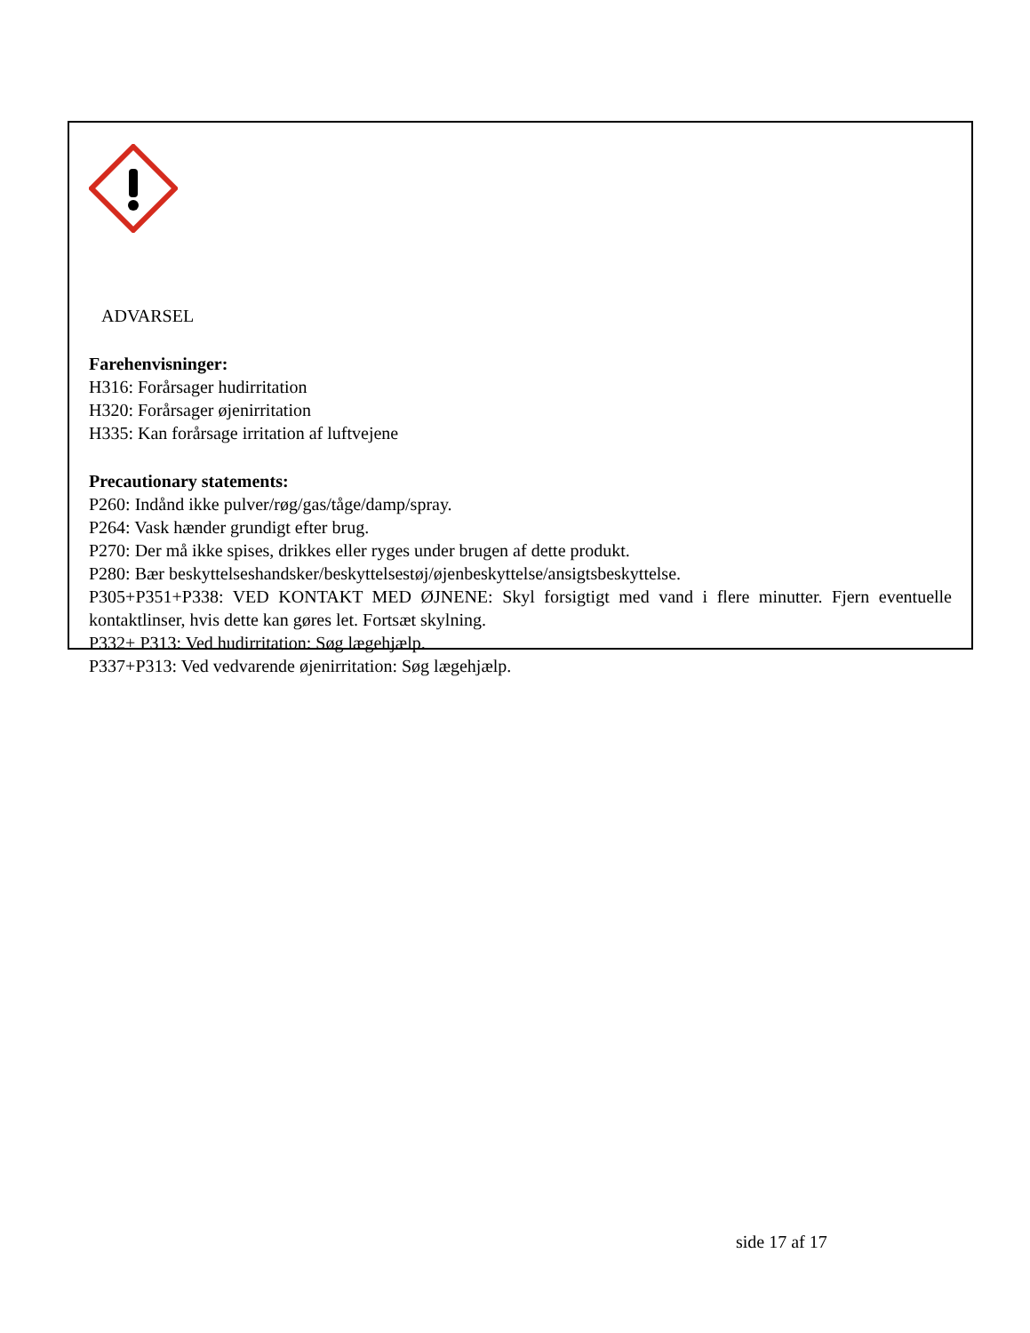ADVARSEL
Farehenvisninger:
H316: Forårsager hudirritation
H320: Forårsager øjenirritation
H335: Kan forårsage irritation af luftvejene
Precautionary statements:
P260: Indånd ikke pulver/røg/gas/tåge/damp/spray.
P264: Vask hænder grundigt efter brug.
P270: Der må ikke spises, drikkes eller ryges under brugen af dette produkt.
P280: Bær beskyttelseshandsker/beskyttelsestøj/øjenbeskyttelse/ansigtsbeskyttelse.
P305+P351+P338: VED KONTAKT MED ØJNENE: Skyl forsigtigt med vand i flere minutter. Fjern eventuelle kontaktlinser, hvis dette kan gøres let. Fortsæt skylning.
P332+ P313: Ved hudirritation: Søg lægehjælp.
P337+P313: Ved vedvarende øjenirritation: Søg lægehjælp.
side 17 af 17